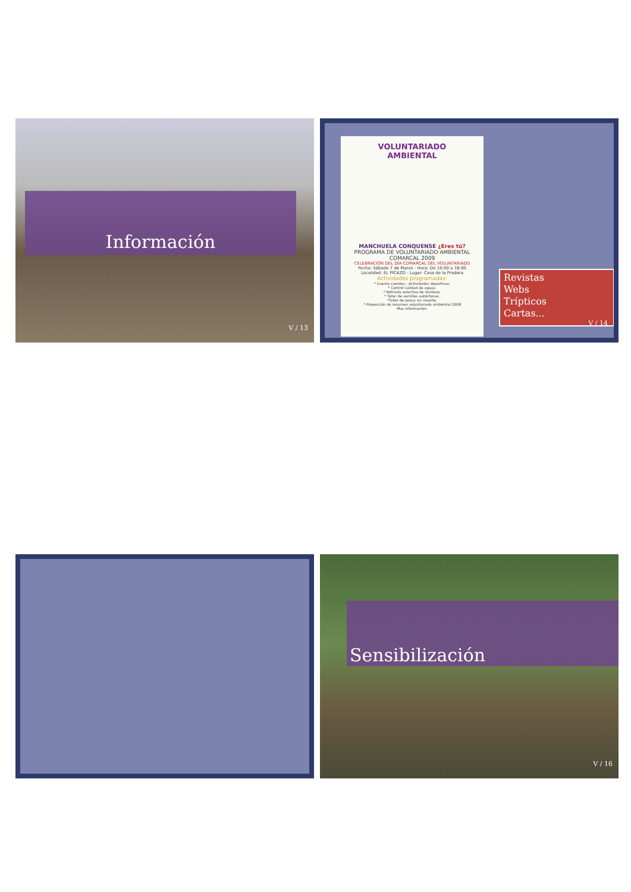Información
V / 13
VOLUNTARIADO
AMBIENTAL
MANCHUELA CONQUENSE ¿Eres tú?
PROGRAMA DE VOLUNTARIADO AMBIENTAL COMARCAL 2009
CELEBRACIÓN DEL DÍA COMARCAL DEL VOLUNTARIADO
Fecha: Sábado 7 de Marzo - Hora: De 10:00 a 18:00
Localidad: EL PICAZO - Lugar: Casa de la Pradera
Actividades programadas:
* Cuenta cuentos - Actividades deportivas.
* Control calidad de aguas.
* Retirada selectiva de residuos.
* Taller de semillas autóctonas.
*Taller de pesca sin muerte.
* Proyección de resumen voluntariado ambiental 2008
Mas información:
Revistas
Webs
Trípticos
Cartas...
V / 14
Sensibilización
V / 16